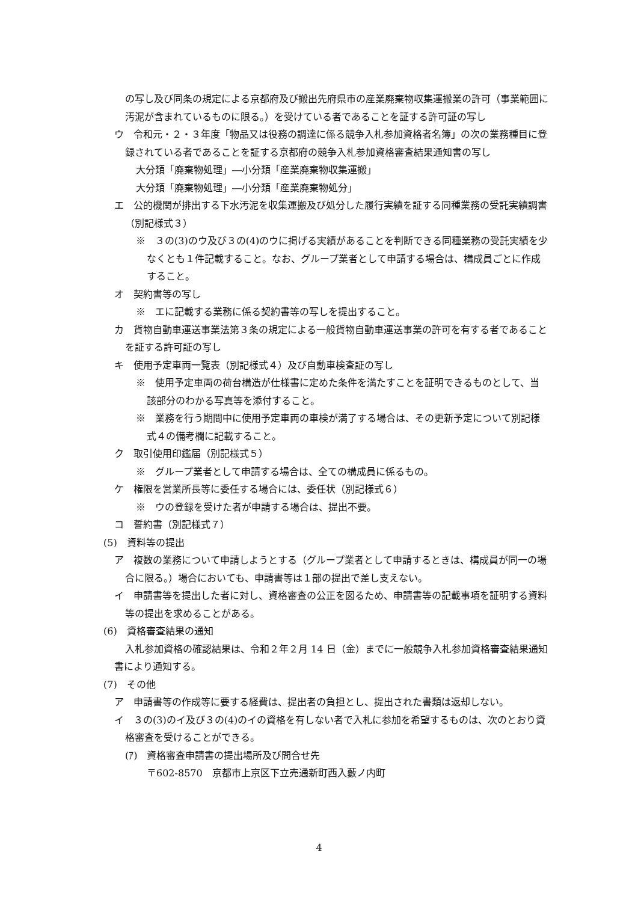の写し及び同条の規定による京都府及び搬出先府県市の産業廃棄物収集運搬業の許可（事業範囲に汚泥が含まれているものに限る。）を受けている者であることを証する許可証の写し
ウ　令和元・２・３年度「物品又は役務の調達に係る競争入札参加資格者名簿」の次の業務種目に登録されている者であることを証する京都府の競争入札参加資格審査結果通知書の写し
大分類「廃棄物処理」―小分類「産業廃棄物収集運搬」
大分類「廃棄物処理」―小分類「産業廃棄物処分」
エ　公的機関が排出する下水汚泥を収集運搬及び処分した履行実績を証する同種業務の受託実績調書（別記様式３）
※　３の(3)のウ及び３の(4)のウに掲げる実績があることを判断できる同種業務の受託実績を少なくとも１件記載すること。なお、グループ業者として申請する場合は、構成員ごとに作成すること。
オ　契約書等の写し
※　エに記載する業務に係る契約書等の写しを提出すること。
カ　貨物自動車運送事業法第３条の規定による一般貨物自動車運送事業の許可を有する者であることを証する許可証の写し
キ　使用予定車両一覧表（別記様式４）及び自動車検査証の写し
※　使用予定車両の荷台構造が仕様書に定めた条件を満たすことを証明できるものとして、当該部分のわかる写真等を添付すること。
※　業務を行う期間中に使用予定車両の車検が満了する場合は、その更新予定について別記様式４の備考欄に記載すること。
ク　取引使用印鑑届（別記様式５）
※　グループ業者として申請する場合は、全ての構成員に係るもの。
ケ　権限を営業所長等に委任する場合には、委任状（別記様式６）
※　ウの登録を受けた者が申請する場合は、提出不要。
コ　誓約書（別記様式７）
(5)　資料等の提出
ア　複数の業務について申請しようとする（グループ業者として申請するときは、構成員が同一の場合に限る。）場合においても、申請書等は１部の提出で差し支えない。
イ　申請書等を提出した者に対し、資格審査の公正を図るため、申請書等の記載事項を証明する資料等の提出を求めることがある。
(6)　資格審査結果の通知
入札参加資格の確認結果は、令和２年２月 14 日（金）までに一般競争入札参加資格審査結果通知書により通知する。
(7)　その他
ア　申請書等の作成等に要する経費は、提出者の負担とし、提出された書類は返却しない。
イ　３の(3)のイ及び３の(4)のイの資格を有しない者で入札に参加を希望するものは、次のとおり資格審査を受けることができる。
(ｱ)　資格審査申請書の提出場所及び問合せ先
〒602-8570　京都市上京区下立売通新町西入藪ノ内町
4